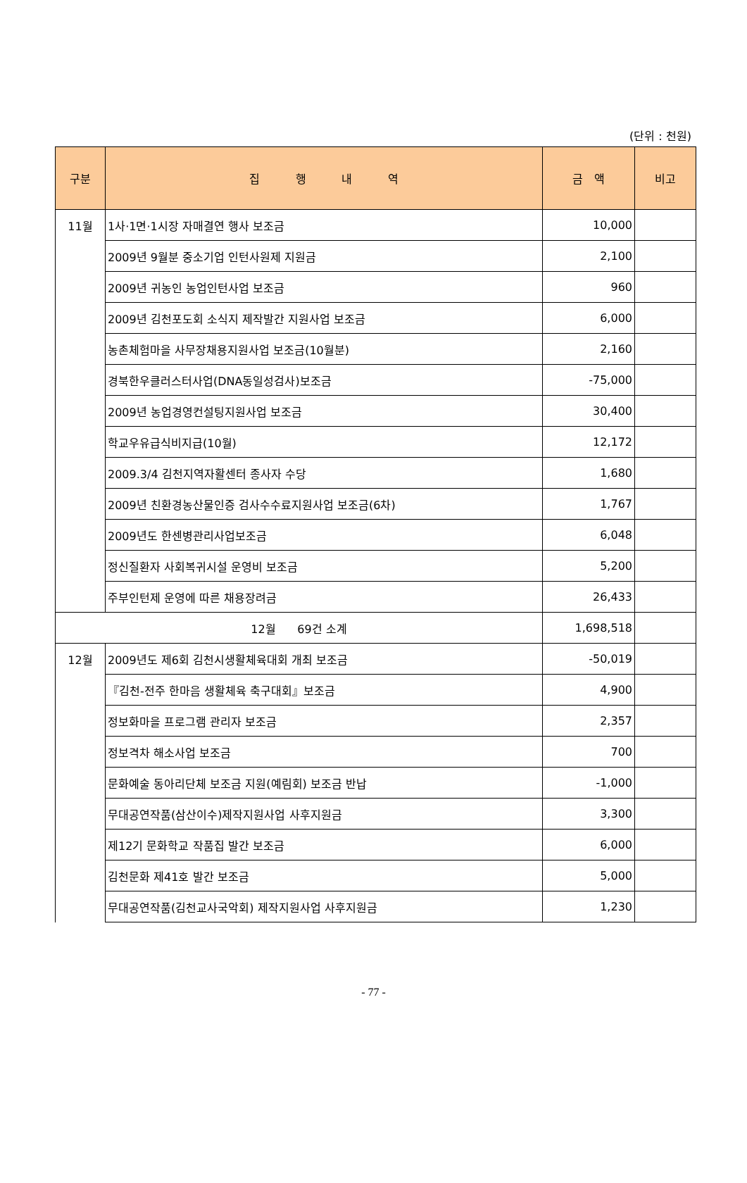(단위 : 천원)
| 구분 | 집 행 내 역 | 금 액 | 비고 |
| --- | --- | --- | --- |
| 11월 | 1사·1면·1시장 자매결연 행사 보조금 | 10,000 | |
| | 2009년 9월분 중소기업 인턴사원제 지원금 | 2,100 | |
| | 2009년 귀농인 농업인턴사업 보조금 | 960 | |
| | 2009년 김천포도회 소식지 제작발간 지원사업 보조금 | 6,000 | |
| | 농촌체험마을 사무장채용지원사업 보조금(10월분) | 2,160 | |
| | 경북한우클러스터사업(DNA동일성검사)보조금 | -75,000 | |
| | 2009년 농업경영컨설팅지원사업 보조금 | 30,400 | |
| | 학교우유급식비지급(10월) | 12,172 | |
| | 2009.3/4 김천지역자활센터 종사자 수당 | 1,680 | |
| | 2009년 친환경농산물인증 검사수수료지원사업 보조금(6차) | 1,767 | |
| | 2009년도 한센병관리사업보조금 | 6,048 | |
| | 정신질환자 사회복귀시설 운영비 보조금 | 5,200 | |
| | 주부인턴제 운영에 따른 채용장려금 | 26,433 | |
| 12월 69건 소계 | | 1,698,518 | |
| 12월 | 2009년도 제6회 김천시생활체육대회 개최 보조금 | -50,019 | |
| | 『김천-전주 한마음 생활체육 축구대회』보조금 | 4,900 | |
| | 정보화마을 프로그램 관리자 보조금 | 2,357 | |
| | 정보격차 해소사업 보조금 | 700 | |
| | 문화예술 동아리단체 보조금 지원(예림회) 보조금 반납 | -1,000 | |
| | 무대공연작품(삼산이수)제작지원사업 사후지원금 | 3,300 | |
| | 제12기 문화학교 작품집 발간 보조금 | 6,000 | |
| | 김천문화 제41호 발간 보조금 | 5,000 | |
| | 무대공연작품(김천교사국악회) 제작지원사업 사후지원금 | 1,230 | |
- 77 -